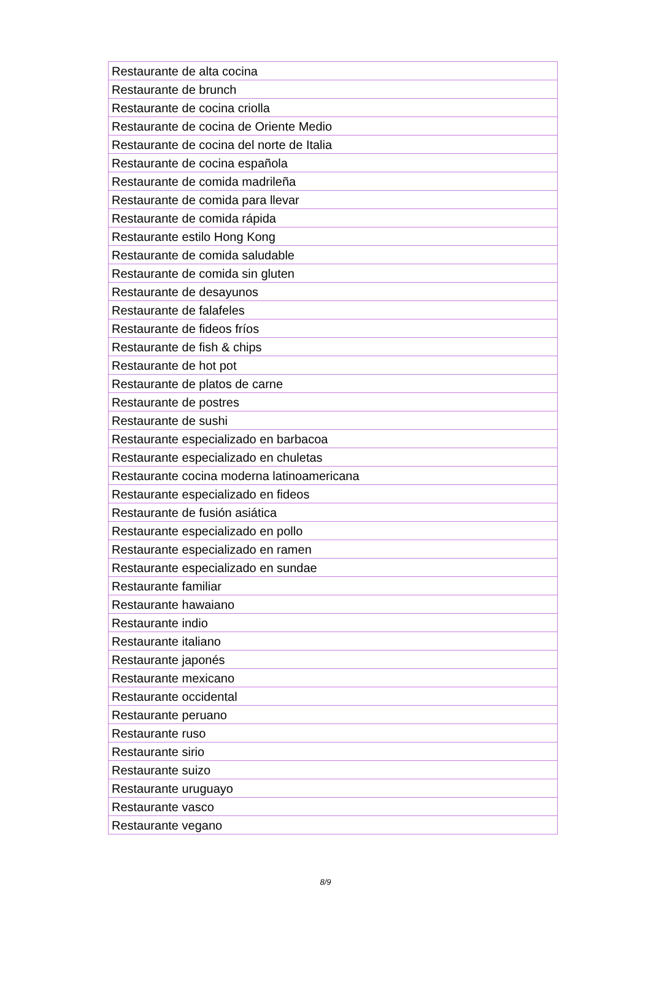| Restaurante de alta cocina |
| Restaurante de brunch |
| Restaurante de cocina criolla |
| Restaurante de cocina de Oriente Medio |
| Restaurante de cocina del norte de Italia |
| Restaurante de cocina española |
| Restaurante de comida madrileña |
| Restaurante de comida para llevar |
| Restaurante de comida rápida |
| Restaurante estilo Hong Kong |
| Restaurante de comida saludable |
| Restaurante de comida sin gluten |
| Restaurante de desayunos |
| Restaurante de falafeles |
| Restaurante de fideos fríos |
| Restaurante de fish & chips |
| Restaurante de hot pot |
| Restaurante de platos de carne |
| Restaurante de postres |
| Restaurante de sushi |
| Restaurante especializado en barbacoa |
| Restaurante especializado en chuletas |
| Restaurante cocina moderna latinoamericana |
| Restaurante especializado en fideos |
| Restaurante de fusión asiática |
| Restaurante especializado en pollo |
| Restaurante especializado en ramen |
| Restaurante especializado en sundae |
| Restaurante familiar |
| Restaurante hawaiano |
| Restaurante indio |
| Restaurante italiano |
| Restaurante japonés |
| Restaurante mexicano |
| Restaurante occidental |
| Restaurante peruano |
| Restaurante ruso |
| Restaurante sirio |
| Restaurante suizo |
| Restaurante uruguayo |
| Restaurante vasco |
| Restaurante vegano |
8/9